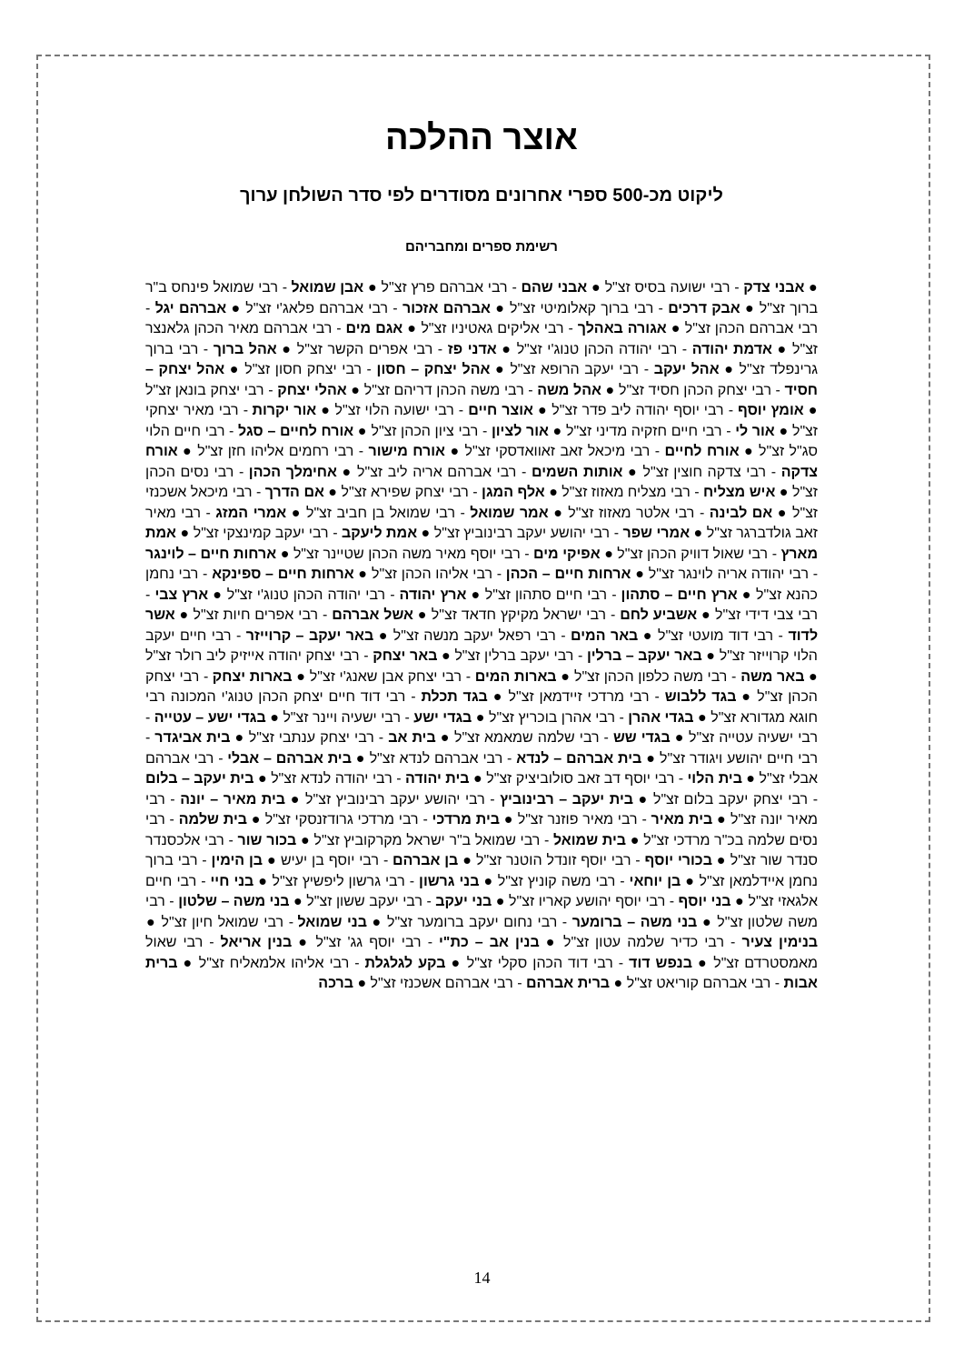אוצר ההלכה
ליקוט מכ-500 ספרי אחרונים מסודרים לפי סדר השולחן ערוך
רשימת ספרים ומחבריהם
● אבני צדק - רבי ישועה בסיס זצ"ל ● אבני שהם - רבי אברהם פרץ זצ"ל ● אבן שמואל - רבי שמואל פינחס ב"ר ברוך זצ"ל ● אבק דרכים - רבי ברוך קאלומיטי זצ"ל ● אברהם אזכור - רבי אברהם פלאג'י זצ"ל ● אברהם יגל - רבי אברהם הכהן זצ"ל ● אגורה באהלך - רבי אליקים גאטיניו זצ"ל ● אגם מים - רבי אברהם מאיר הכהן גלאנצר זצ"ל ● אדמת יהודה - רבי יהודה הכהן טנוג'י זצ"ל ● אדני פז - רבי אפרים הקשר זצ"ל ● אהל ברוך - רבי ברוך גרינפלד זצ"ל ● אהל יעקב - רבי יעקב הרופא זצ"ל ● אהל יצחק – חסון - רבי יצחק חסון זצ"ל ● אהל יצחק – חסיד - רבי יצחק הכהן חסיד זצ"ל ● אהל משה - רבי משה הכהן דריהם זצ"ל ● אהלי יצחק - רבי יצחק בונאן זצ"ל ● אומץ יוסף - רבי יוסף יהודה ליב פדר זצ"ל ● אוצר חיים - רבי ישועה הלוי זצ"ל ● אור יקרות - רבי מאיר יצחקי זצ"ל ● אור לי - רבי חיים חזקיה מדיני זצ"ל ● אור לציון - רבי ציון הכהן זצ"ל ● אורח לחיים – סגל - רבי חיים הלוי סג"ל זצ"ל ● אורח לחיים - רבי מיכאל זאב זאוואדסקי זצ"ל ● אורח מישור - רבי רחמים אליהו חזן זצ"ל ● אורח צדקה - רבי צדקה חוצין זצ"ל ● אותות השמים - רבי אברהם אריה ליב זצ"ל ● אחימלך הכהן - רבי נסים הכהן זצ"ל ● איש מצליח - רבי מצליח מאזוז זצ"ל ● אלף המגן - רבי יצחק שפירא זצ"ל ● אם הדרך - רבי מיכאל אשכנזי זצ"ל ● אם לבינה - רבי אלטר מאזוז זצ"ל ● אמר שמואל - רבי שמואל בן חביב זצ"ל ● אמרי המזג - רבי מאיר זאב גולדברגר זצ"ל ● אמרי שפר - רבי יהושע יעקב רבינוביץ זצ"ל ● אמת ליעקב - רבי יעקב קמינצקי זצ"ל ● אמת מארץ - רבי שאול דוויק הכהן זצ"ל ● אפיקי מים - רבי יוסף מאיר משה הכהן שטיינר זצ"ל ● ארחות חיים – לוינגר - רבי יהודה אריה לוינגר זצ"ל ● ארחות חיים – הכהן - רבי אליהו הכהן זצ"ל ● ארחות חיים – ספינקא - רבי נחמן כהנא זצ"ל ● ארץ חיים – סתהון - רבי חיים סתהון זצ"ל ● ארץ יהודה - רבי יהודה הכהן טנוג'י זצ"ל ● ארץ צבי - רבי צבי דידי זצ"ל ● אשביע לחם - רבי ישראל מקיקץ חדאד זצ"ל ● אשל אברהם - רבי אפרים חיות זצ"ל ● אשר לדוד - רבי דוד מועטי זצ"ל ● באר המים - רבי רפאל יעקב מנשה זצ"ל ● באר יעקב – קרוייזר - רבי חיים יעקב הלוי קרוייזר זצ"ל ● באר יעקב – ברלין - רבי יעקב ברלין זצ"ל ● באר יצחק - רבי יצחק יהודה אייזיק ליב רולר זצ"ל ● באר משה - רבי משה כלפון הכהן זצ"ל ● בארות המים - רבי יצחק אבן שאנג'י זצ"ל ● בארות יצחק - רבי יצחק הכהן זצ"ל ● בגד ללבוש - רבי מרדכי זיידמאן זצ"ל ● בגד תכלת - רבי דוד חיים יצחק הכהן טנוג'י המכונה רבי חוגא מגדורא זצ"ל ● בגדי אהרן - רבי אהרן בוכריץ זצ"ל ● בגדי ישע - רבי ישעיה ויינר זצ"ל ● בגדי ישע – עטייה - רבי ישעיה עטייה זצ"ל ● בגדי שש - רבי שלמה שמאמא זצ"ל ● בית אב - רבי יצחק ענתבי זצ"ל ● בית אביגדר - רבי חיים יהושע ויגודר זצ"ל ● בית אברהם – לנדא - רבי אברהם לנדא זצ"ל ● בית אברהם – אבלי - רבי אברהם אבלי זצ"ל ● בית הלוי - רבי יוסף דב זאב סולוביציק זצ"ל ● בית יהודה - רבי יהודה לנדא זצ"ל ● בית יעקב – בלום - רבי יצחק יעקב בלום זצ"ל ● בית יעקב – רבינוביץ - רבי יהושע יעקב רבינוביץ זצ"ל ● בית מאיר – יונה - רבי מאיר יונה זצ"ל ● בית מאיר - רבי מאיר פוזנר זצ"ל ● בית מרדכי - רבי מרדכי גרודזנסקי זצ"ל ● בית שלמה - רבי נסים שלמה בכ"ר מרדכי זצ"ל ● בית שמואל - רבי שמואל ב"ר ישראל מקרקוביץ זצ"ל ● בכור שור - רבי אלכסנדר סנדר שור זצ"ל ● בכורי יוסף - רבי יוסף זונדל הוטנר זצ"ל ● בן אברהם - רבי יוסף בן יעיש ● בן הימין - רבי ברוך נחמן איידלמאן זצ"ל ● בן יוחאי - רבי משה קוניץ זצ"ל ● בני גרשון - רבי גרשון ליפשיץ זצ"ל ● בני חיי - רבי חיים אלגאזי זצ"ל ● בני יוסף - רבי יוסף יהושע קאריו זצ"ל ● בני יעקב - רבי יעקב ששון זצ"ל ● בני משה – שלטון - רבי משה שלטון זצ"ל ● בני משה – ברומער - רבי נחום יעקב ברומער זצ"ל ● בני שמואל - רבי שמואל חיון זצ"ל ● בנימין צעיר - רבי כדיר שלמה עטון זצ"ל ● בנין אב – כת"י - רבי יוסף גג' זצ"ל ● בנין אריאל - רבי שאול מאמסטרדם זצ"ל ● בנפש דוד - רבי דוד הכהן סקלי זצ"ל ● בקע לגלגלת - רבי אליהו אלמאליח זצ"ל ● ברית אבות - רבי אברהם קוריאט זצ"ל ● ברית אברהם - רבי אברהם אשכנזי זצ"ל ● ברכה
14